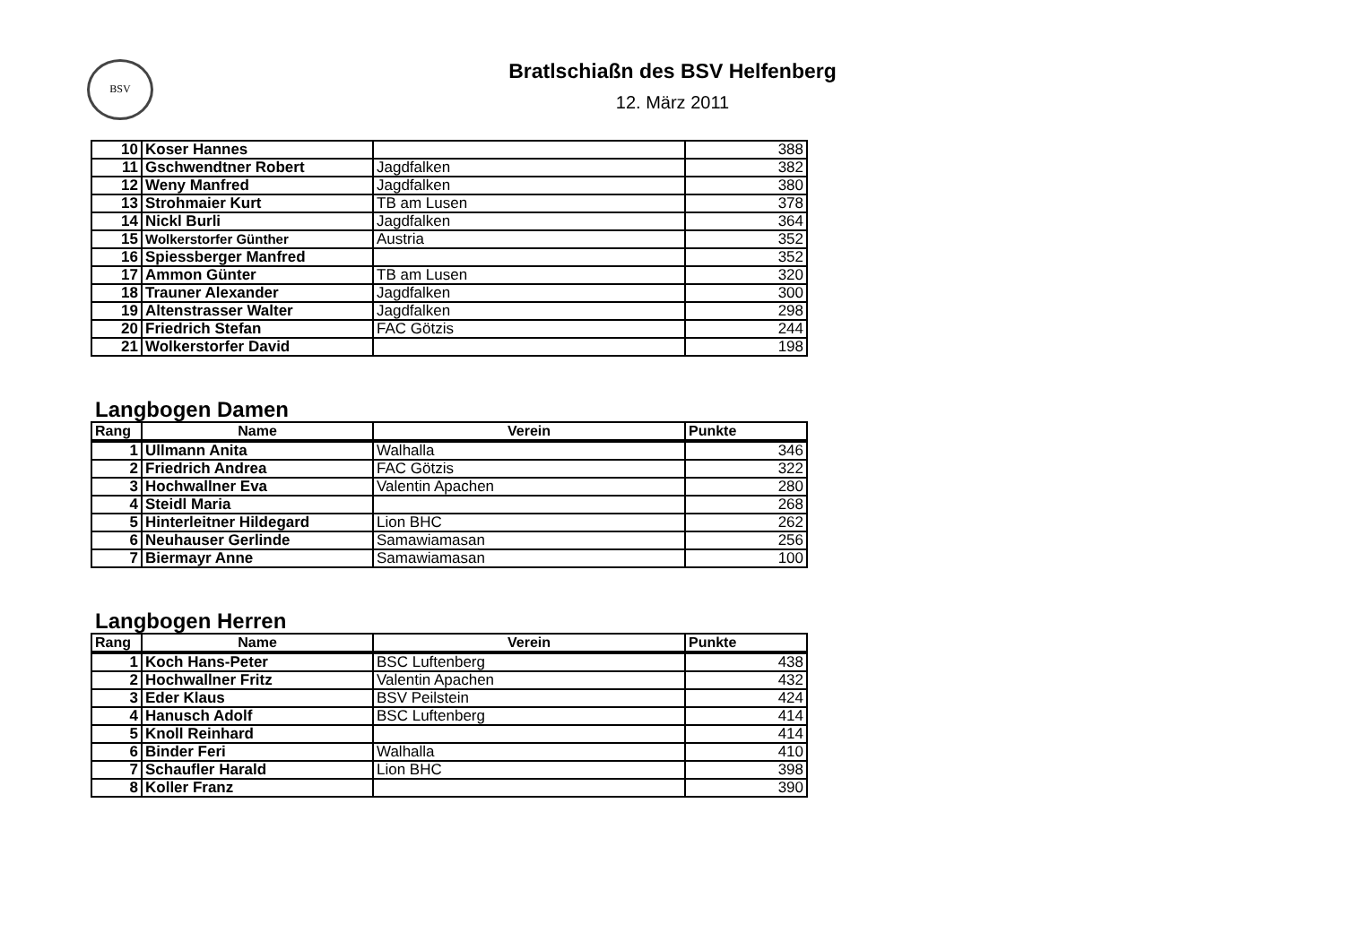BSV
Bratlschiaßn des BSV Helfenberg
12. März 2011
| 10 | Koser Hannes | | 388 |
| 11 | Gschwendtner Robert | Jagdfalken | 382 |
| 12 | Weny Manfred | Jagdfalken | 380 |
| 13 | Strohmaier Kurt | TB am Lusen | 378 |
| 14 | Nickl Burli | Jagdfalken | 364 |
| 15 | Wolkerstorfer Günther | Austria | 352 |
| 16 | Spiessberger Manfred | | 352 |
| 17 | Ammon Günter | TB am Lusen | 320 |
| 18 | Trauner Alexander | Jagdfalken | 300 |
| 19 | Altenstrasser Walter | Jagdfalken | 298 |
| 20 | Friedrich Stefan | FAC Götzis | 244 |
| 21 | Wolkerstorfer David | | 198 |
Langbogen Damen
| Rang | Name | Verein | Punkte |
| --- | --- | --- | --- |
| 1 | Ullmann Anita | Walhalla | 346 |
| 2 | Friedrich Andrea | FAC Götzis | 322 |
| 3 | Hochwallner Eva | Valentin Apachen | 280 |
| 4 | Steidl Maria | | 268 |
| 5 | Hinterleitner Hildegard | Lion BHC | 262 |
| 6 | Neuhauser Gerlinde | Samawiamasan | 256 |
| 7 | Biermayr Anne | Samawiamasan | 100 |
Langbogen Herren
| Rang | Name | Verein | Punkte |
| --- | --- | --- | --- |
| 1 | Koch Hans-Peter | BSC Luftenberg | 438 |
| 2 | Hochwallner Fritz | Valentin Apachen | 432 |
| 3 | Eder Klaus | BSV Peilstein | 424 |
| 4 | Hanusch Adolf | BSC Luftenberg | 414 |
| 5 | Knoll Reinhard | | 414 |
| 6 | Binder Feri | Walhalla | 410 |
| 7 | Schaufler Harald | Lion BHC | 398 |
| 8 | Koller Franz | | 390 |